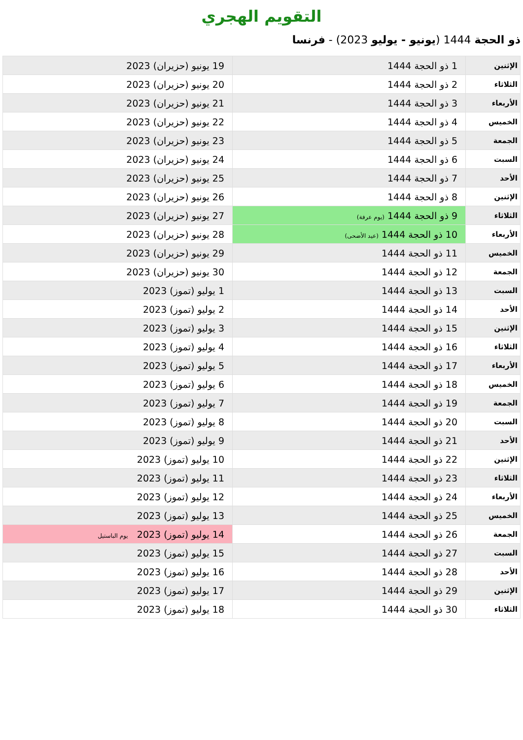التقويم الهجري
ذو الحجة 1444 (يونيو - يوليو 2023) - فرنسا
| الإثنين | 1 ذو الحجة 1444 | 19 يونيو (حزيران) 2023 |
| الثلاثاء | 2 ذو الحجة 1444 | 20 يونيو (حزيران) 2023 |
| الأربعاء | 3 ذو الحجة 1444 | 21 يونيو (حزيران) 2023 |
| الخميس | 4 ذو الحجة 1444 | 22 يونيو (حزيران) 2023 |
| الجمعة | 5 ذو الحجة 1444 | 23 يونيو (حزيران) 2023 |
| السبت | 6 ذو الحجة 1444 | 24 يونيو (حزيران) 2023 |
| الأحد | 7 ذو الحجة 1444 | 25 يونيو (حزيران) 2023 |
| الإثنين | 8 ذو الحجة 1444 | 26 يونيو (حزيران) 2023 |
| الثلاثاء | 9 ذو الحجة 1444 (يوم عرفة) | 27 يونيو (حزيران) 2023 |
| الأربعاء | 10 ذو الحجة 1444 (عيد الأضحى) | 28 يونيو (حزيران) 2023 |
| الخميس | 11 ذو الحجة 1444 | 29 يونيو (حزيران) 2023 |
| الجمعة | 12 ذو الحجة 1444 | 30 يونيو (حزيران) 2023 |
| السبت | 13 ذو الحجة 1444 | 1 يوليو (تموز) 2023 |
| الأحد | 14 ذو الحجة 1444 | 2 يوليو (تموز) 2023 |
| الإثنين | 15 ذو الحجة 1444 | 3 يوليو (تموز) 2023 |
| الثلاثاء | 16 ذو الحجة 1444 | 4 يوليو (تموز) 2023 |
| الأربعاء | 17 ذو الحجة 1444 | 5 يوليو (تموز) 2023 |
| الخميس | 18 ذو الحجة 1444 | 6 يوليو (تموز) 2023 |
| الجمعة | 19 ذو الحجة 1444 | 7 يوليو (تموز) 2023 |
| السبت | 20 ذو الحجة 1444 | 8 يوليو (تموز) 2023 |
| الأحد | 21 ذو الحجة 1444 | 9 يوليو (تموز) 2023 |
| الإثنين | 22 ذو الحجة 1444 | 10 يوليو (تموز) 2023 |
| الثلاثاء | 23 ذو الحجة 1444 | 11 يوليو (تموز) 2023 |
| الأربعاء | 24 ذو الحجة 1444 | 12 يوليو (تموز) 2023 |
| الخميس | 25 ذو الحجة 1444 | 13 يوليو (تموز) 2023 |
| الجمعة | 26 ذو الحجة 1444 | 14 يوليو (تموز) 2023 يوم الباستيل |
| السبت | 27 ذو الحجة 1444 | 15 يوليو (تموز) 2023 |
| الأحد | 28 ذو الحجة 1444 | 16 يوليو (تموز) 2023 |
| الإثنين | 29 ذو الحجة 1444 | 17 يوليو (تموز) 2023 |
| الثلاثاء | 30 ذو الحجة 1444 | 18 يوليو (تموز) 2023 |